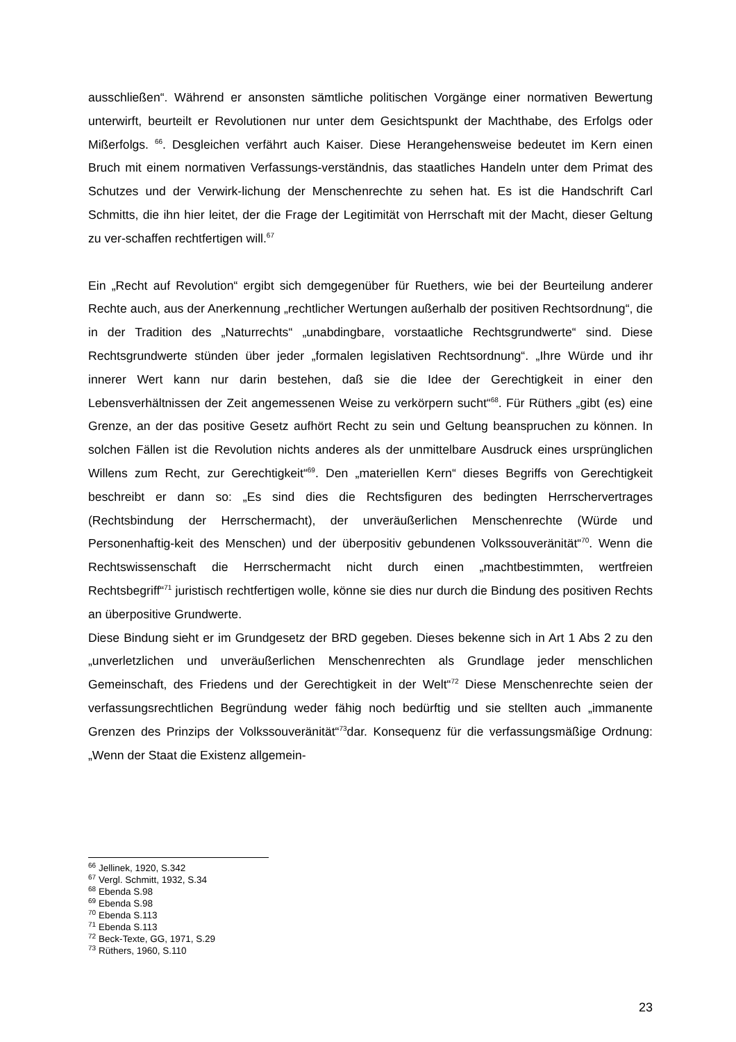ausschließen“. Während er ansonsten sämtliche politischen Vorgänge einer normativen Bewertung unterwirft, beurteilt er Revolutionen nur unter dem Gesichtspunkt der Machthabe, des Erfolgs oder Mißerfolgs. <sup>66</sup>. Desgleichen verfährt auch Kaiser. Diese Herangehensweise bedeutet im Kern einen Bruch mit einem normativen Verfassungs-verständnis, das staatliches Handeln unter dem Primat des Schutzes und der Verwirk-lichung der Menschenrechte zu sehen hat. Es ist die Handschrift Carl Schmitts, die ihn hier leitet, der die Frage der Legitimität von Herrschaft mit der Macht, dieser Geltung zu ver-schaffen rechtfertigen will.<sup>67</sup>
Ein „Recht auf Revolution“ ergibt sich demgegenüber für Ruethers, wie bei der Beurteilung anderer Rechte auch, aus der Anerkennung „rechtlicher Wertungen außerhalb der positiven Rechtsordnung“, die in der Tradition des „Naturrechts“ „unabdingbare, vorstaatliche Rechtsgrundwerte“ sind. Diese Rechtsgrundwerte stünden über jeder „formalen legislativen Rechtsordnung“. „Ihre Würde und ihr innerer Wert kann nur darin bestehen, daß sie die Idee der Gerechtigkeit in einer den Lebensverhältnissen der Zeit angemessenen Weise zu verkörpern sucht“<sup>68</sup>. Für Rüthers „gibt (es) eine Grenze, an der das positive Gesetz aufhört Recht zu sein und Geltung beanspruchen zu können. In solchen Fällen ist die Revolution nichts anderes als der unmittelbare Ausdruck eines ursprünglichen Willens zum Recht, zur Gerechtigkeit“<sup>69</sup>. Den „materiellen Kern“ dieses Begriffs von Gerechtigkeit beschreibt er dann so: „Es sind dies die Rechtsfiguren des bedingten Herrschervertrages (Rechtsbindung der Herrschermacht), der unveräußerlichen Menschenrechte (Würde und Personenhaftig-keit des Menschen) und der überpositiv gebundenen Volkssouveränität“<sup>70</sup>. Wenn die Rechtswissenschaft die Herrschermacht nicht durch einen „machtbestimmten, wertfreien Rechtsbegriff“<sup>71</sup> juristisch rechtfertigen wolle, könne sie dies nur durch die Bindung des positiven Rechts an überpositive Grundwerte.
Diese Bindung sieht er im Grundgesetz der BRD gegeben. Dieses bekenne sich in Art 1 Abs 2 zu den „unverletzlichen und unveräußerlichen Menschenrechten als Grundlage jeder menschlichen Gemeinschaft, des Friedens und der Gerechtigkeit in der Welt“<sup>72</sup> Diese Menschenrechte seien der verfassungsrechtlichen Begründung weder fähig noch bedürftig und sie stellten auch „immanente Grenzen des Prinzips der Volkssouveränität“<sup>73</sup>dar. Konsequenz für die verfassungsmäßige Ordnung: „Wenn der Staat die Existenz allgemein-
<sup>66</sup> Jellinek, 1920, S.342
<sup>67</sup> Vergl. Schmitt, 1932, S.34
<sup>68</sup> Ebenda S.98
<sup>69</sup> Ebenda S.98
<sup>70</sup> Ebenda S.113
<sup>71</sup> Ebenda S.113
<sup>72</sup> Beck-Texte, GG, 1971, S.29
<sup>73</sup> Rüthers, 1960, S.110
23